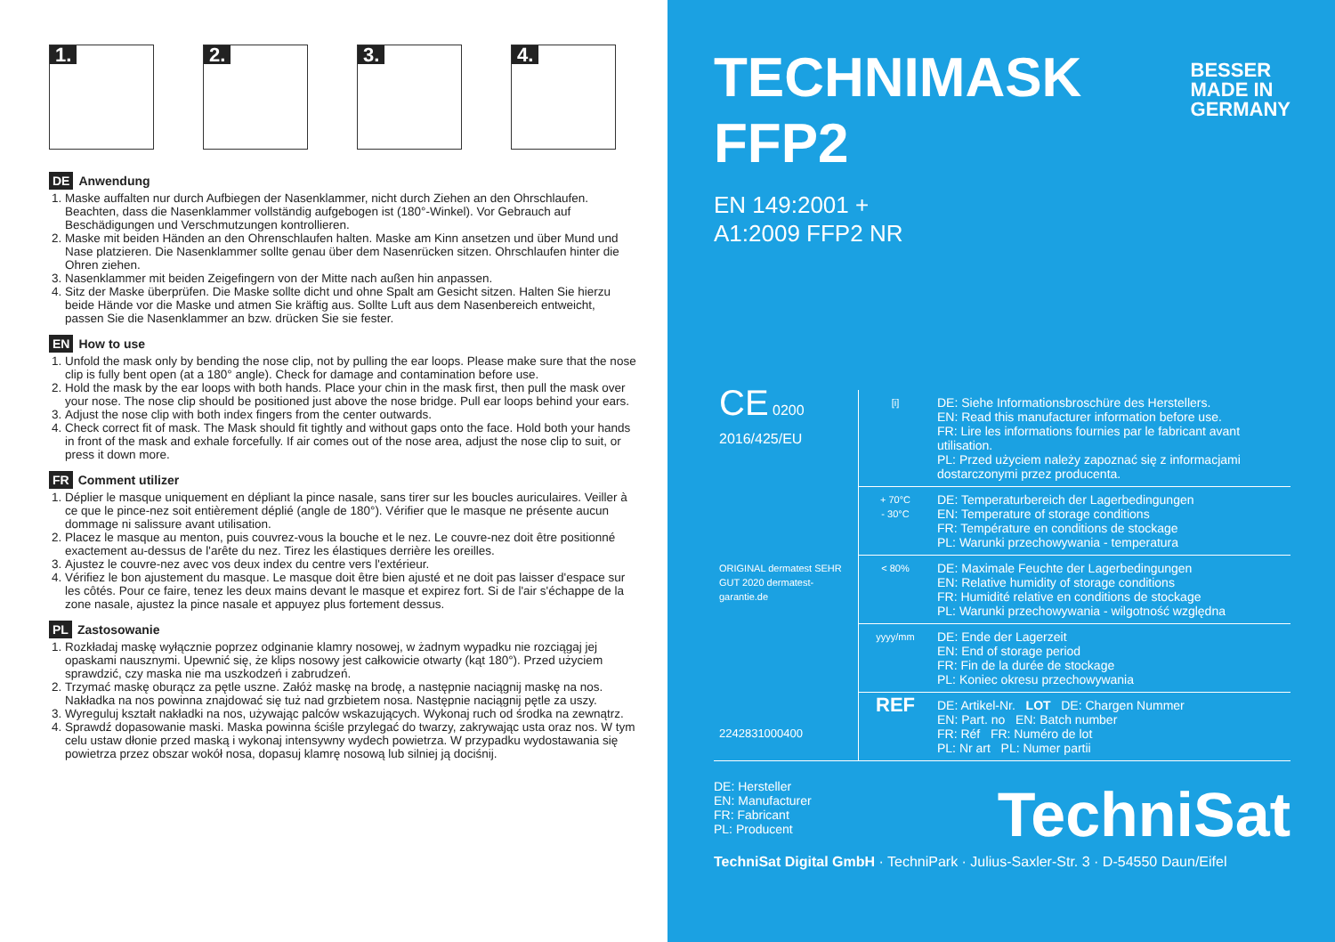1.
2.
3.
4.
DE Anwendung
1. Maske auffalten nur durch Aufbiegen der Nasenklammer, nicht durch Ziehen an den Ohrschlaufen. Beachten, dass die Nasenklammer vollständig aufgebogen ist (180°-Winkel). Vor Gebrauch auf Beschädigungen und Verschmutzungen kontrollieren.
2. Maske mit beiden Händen an den Ohrenschlaufen halten. Maske am Kinn ansetzen und über Mund und Nase platzieren. Die Nasenklammer sollte genau über dem Nasenrücken sitzen. Ohrschlaufen hinter die Ohren ziehen.
3. Nasenklammer mit beiden Zeigefingern von der Mitte nach außen hin anpassen.
4. Sitz der Maske überprüfen. Die Maske sollte dicht und ohne Spalt am Gesicht sitzen. Halten Sie hierzu beide Hände vor die Maske und atmen Sie kräftig aus. Sollte Luft aus dem Nasenbereich entweicht, passen Sie die Nasenklammer an bzw. drücken Sie sie fester.
EN How to use
1. Unfold the mask only by bending the nose clip, not by pulling the ear loops. Please make sure that the nose clip is fully bent open (at a 180° angle). Check for damage and contamination before use.
2. Hold the mask by the ear loops with both hands. Place your chin in the mask first, then pull the mask over your nose. The nose clip should be positioned just above the nose bridge. Pull ear loops behind your ears.
3. Adjust the nose clip with both index fingers from the center outwards.
4. Check correct fit of mask. The Mask should fit tightly and without gaps onto the face. Hold both your hands in front of the mask and exhale forcefully. If air comes out of the nose area, adjust the nose clip to suit, or press it down more.
FR Comment utilizer
1. Déplier le masque uniquement en dépliant la pince nasale, sans tirer sur les boucles auriculaires. Veiller à ce que le pince-nez soit entièrement déplié (angle de 180°). Vérifier que le masque ne présente aucun dommage ni salissure avant utilisation.
2. Placez le masque au menton, puis couvrez-vous la bouche et le nez. Le couvre-nez doit être positionné exactement au-dessus de l'arête du nez. Tirez les élastiques derrière les oreilles.
3. Ajustez le couvre-nez avec vos deux index du centre vers l'extérieur.
4. Vérifiez le bon ajustement du masque. Le masque doit être bien ajusté et ne doit pas laisser d'espace sur les côtés. Pour ce faire, tenez les deux mains devant le masque et expirez fort. Si de l'air s'échappe de la zone nasale, ajustez la pince nasale et appuyez plus fortement dessus.
PL Zastosowanie
1. Rozkładaj maskę wyłącznie poprzez odginanie klamry nosowej, w żadnym wypadku nie rozciągaj jej opaskami nausznymi. Upewnić się, że klips nosowy jest całkowicie otwarty (kąt 180°). Przed użyciem sprawdzić, czy maska nie ma uszkodzeń i zabrudzeń.
2. Trzymać maskę oburącz za pętle uszne. Załóż maskę na brodę, a następnie naciągnij maskę na nos. Nakładka na nos powinna znajdować się tuż nad grzbietem nosa. Następnie naciągnij pętle za uszy.
3. Wyreguluj kształt nakładki na nos, używając palców wskazujących. Wykonaj ruch od środka na zewnątrz.
4. Sprawdź dopasowanie maski. Maska powinna ściśle przylegać do twarzy, zakrywając usta oraz nos. W tym celu ustaw dłonie przed maską i wykonaj intensywny wydech powietrza. W przypadku wydostawania się powietrza przez obszar wokół nosa, dopasuj klamrę nosową lub silniej ją dociśnij.
BESSER
MADE IN
GERMANY
TECHNIMASK
FFP2
EN 149:2001 +
A1:2009 FFP2 NR
| CE 0200 2016/425/EU | [i] | DE: Siehe Informationsbroschüre des Herstellers. EN: Read this manufacturer information before use. FR: Lire les informations fournies par le fabricant avant utilisation. PL: Przed użyciem należy zapoznać się z informacjami dostarczonymi przez producenta. |
| | + 70°C - 30°C | DE: Temperaturbereich der Lagerbedingungen EN: Temperature of storage conditions FR: Température en conditions de stockage PL: Warunki przechowywania - temperatura |
| ORIGINAL dermatest SEHR GUT 2020 dermatest-garantie.de | < 80% | DE: Maximale Feuchte der Lagerbedingungen EN: Relative humidity of storage conditions FR: Humidité relative en conditions de stockage PL: Warunki przechowywania - wilgotność względna |
| | yyyy/mm | DE: Ende der Lagerzeit EN: End of storage period FR: Fin de la durée de stockage PL: Koniec okresu przechowywania |
| 2242831000400 | REF | DE: Artikel-Nr. LOT DE: Chargen Nummer EN: Part. no EN: Batch number FR: Réf FR: Numéro de lot PL: Nr art PL: Numer partii |
DE: Hersteller
EN: Manufacturer
FR: Fabricant
PL: Producent
TechniSat
TechniSat Digital GmbH · TechniPark · Julius-Saxler-Str. 3 · D-54550 Daun/Eifel